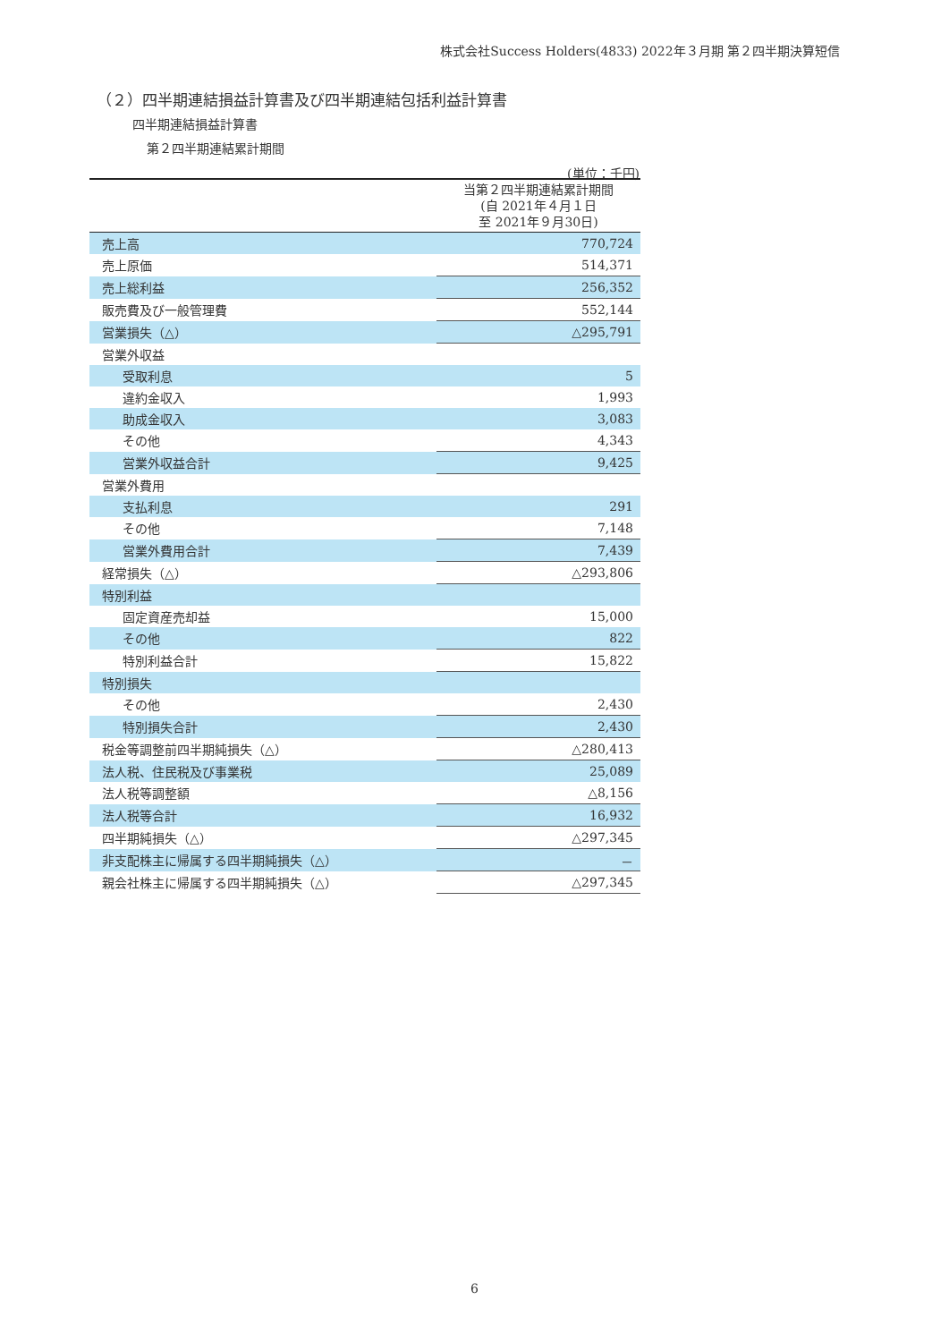株式会社Success Holders(4833) 2022年３月期 第２四半期決算短信
（２）四半期連結損益計算書及び四半期連結包括利益計算書
四半期連結損益計算書
第２四半期連結累計期間
(単位：千円)
| | 当第２四半期連結累計期間 (自 2021年４月１日 至 2021年９月30日) |
| --- | --- |
| 売上高 | 770,724 |
| 売上原価 | 514,371 |
| 売上総利益 | 256,352 |
| 販売費及び一般管理費 | 552,144 |
| 営業損失（△） | △295,791 |
| 営業外収益 | |
| 受取利息 | 5 |
| 違約金収入 | 1,993 |
| 助成金収入 | 3,083 |
| その他 | 4,343 |
| 営業外収益合計 | 9,425 |
| 営業外費用 | |
| 支払利息 | 291 |
| その他 | 7,148 |
| 営業外費用合計 | 7,439 |
| 経常損失（△） | △293,806 |
| 特別利益 | |
| 固定資産売却益 | 15,000 |
| その他 | 822 |
| 特別利益合計 | 15,822 |
| 特別損失 | |
| その他 | 2,430 |
| 特別損失合計 | 2,430 |
| 税金等調整前四半期純損失（△） | △280,413 |
| 法人税、住民税及び事業税 | 25,089 |
| 法人税等調整額 | △8,156 |
| 法人税等合計 | 16,932 |
| 四半期純損失（△） | △297,345 |
| 非支配株主に帰属する四半期純損失（△） | － |
| 親会社株主に帰属する四半期純損失（△） | △297,345 |
6